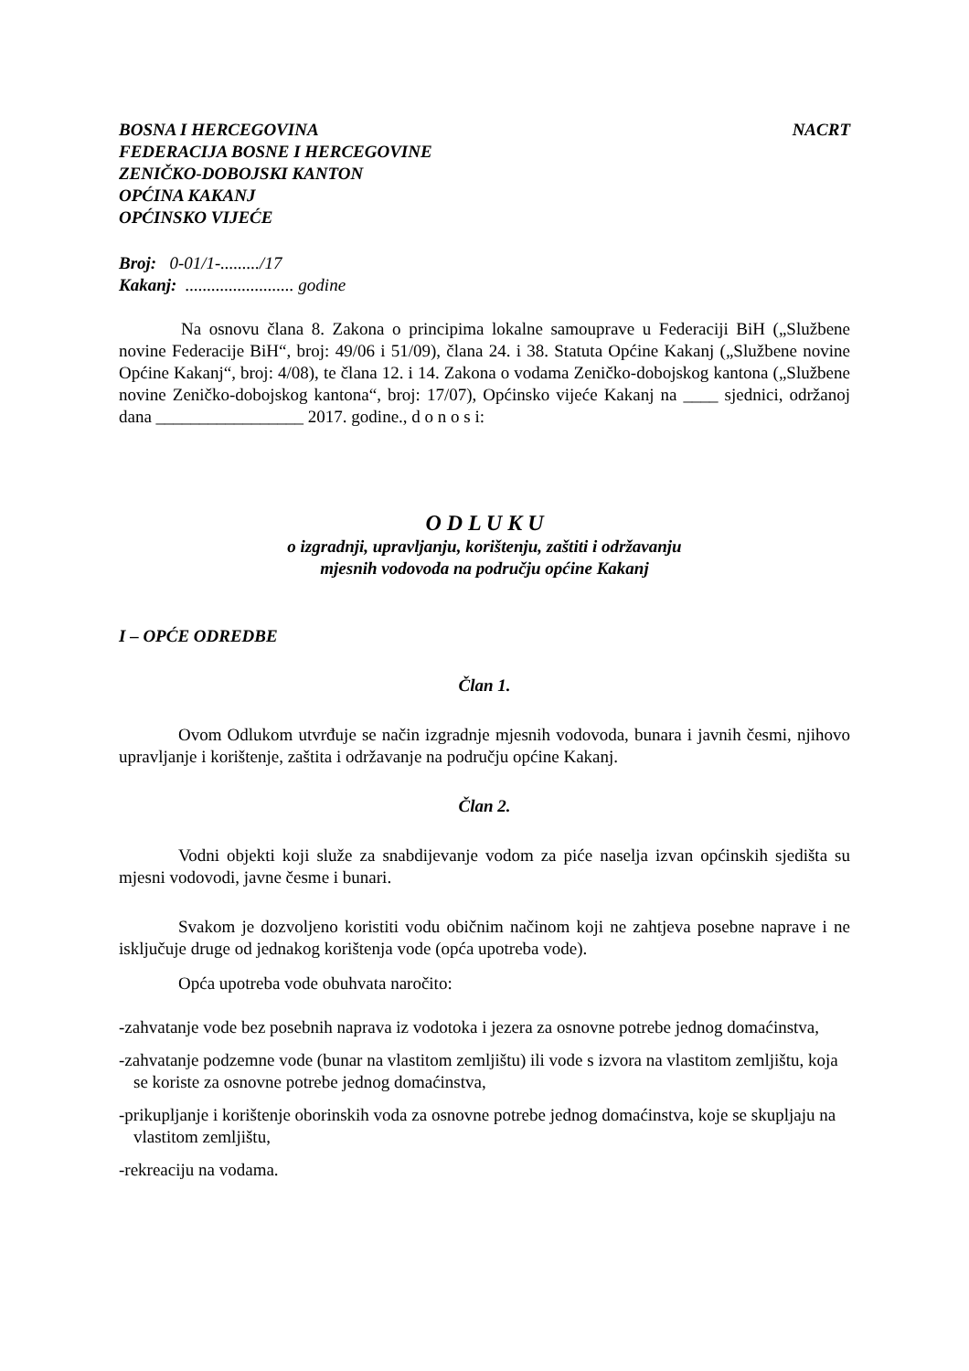BOSNA I HERCEGOVINA NACRT
FEDERACIJA BOSNE I HERCEGOVINE
ZENIČKO-DOBOJSKI KANTON
OPĆINA KAKANJ
OPĆINSKO VIJEĆE
Broj: 0-01/1-........./17
Kakanj: ......................... godine
Na osnovu člana 8. Zakona o principima lokalne samouprave u Federaciji BiH („Službene novine Federacije BiH“, broj: 49/06 i 51/09), člana 24. i 38. Statuta Općine Kakanj („Službene novine Općine Kakanj“, broj: 4/08), te člana 12. i 14. Zakona o vodama Zeničko-dobojskog kantona („Službene novine Zeničko-dobojskog kantona“, broj: 17/07), Općinsko vijeće Kakanj na ____ sjednici, održanoj dana _________________ 2017. godine., d o n o s i:
O D L U K U
o izgradnji, upravljanju, korištenju, zaštiti i održavanju
mjesnih vodovoda na području općine Kakanj
I – OPĆE ODREDBE
Član 1.
Ovom Odlukom utvrđuje se način izgradnje mjesnih vodovoda, bunara i javnih česmi, njihovo upravljanje i korištenje, zaštita i održavanje na području općine Kakanj.
Član 2.
Vodni objekti koji služe za snabdijevanje vodom za piće naselja izvan općinskih sjedišta su mjesni vodovodi, javne česme i bunari.
Svakom je dozvoljeno koristiti vodu običnim načinom koji ne zahtjeva posebne naprave i ne isključuje druge od jednakog korištenja vode (opća upotreba vode).
Opća upotreba vode obuhvata naročito:
-zahvatanje vode bez posebnih naprava iz vodotoka i jezera za osnovne potrebe jednog domaćinstva,
-zahvatanje podzemne vode (bunar na vlastitom zemljištu) ili vode s izvora na vlastitom zemljištu, koja se koriste za osnovne potrebe jednog domaćinstva,
-prikupljanje i korištenje oborinskih voda za osnovne potrebe jednog domaćinstva, koje se skupljaju na vlastitom zemljištu,
-rekreaciju na vodama.